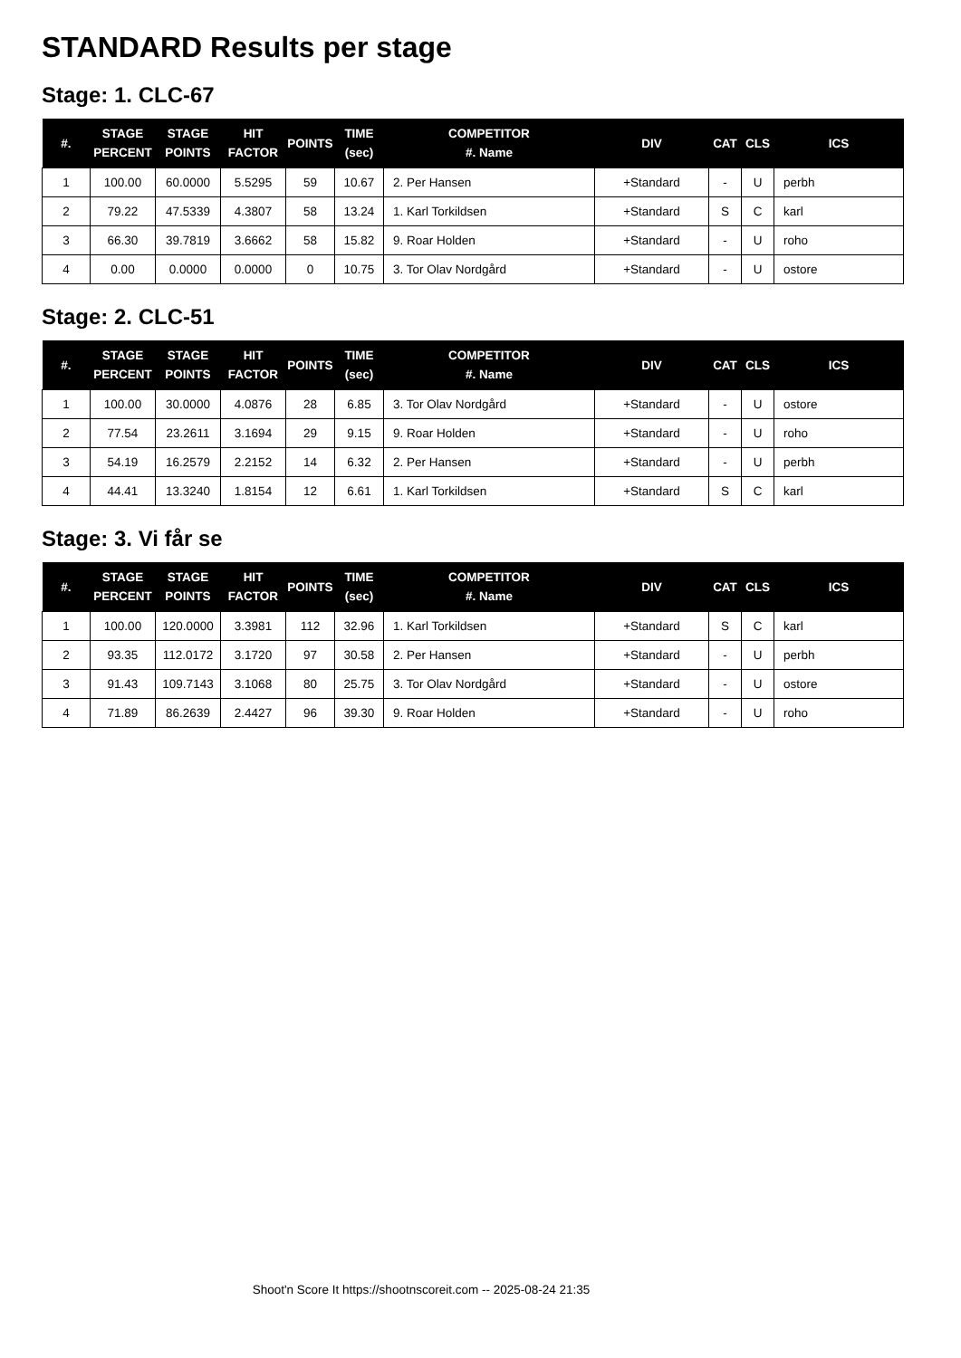STANDARD Results per stage
Stage: 1. CLC-67
| #. | STAGE PERCENT | STAGE POINTS | HIT FACTOR | POINTS | TIME (sec) | COMPETITOR #. Name | DIV | CAT | CLS | ICS |
| --- | --- | --- | --- | --- | --- | --- | --- | --- | --- | --- |
| 1 | 100.00 | 60.0000 | 5.5295 | 59 | 10.67 | 2. Per Hansen | +Standard | - | U | perbh |
| 2 | 79.22 | 47.5339 | 4.3807 | 58 | 13.24 | 1. Karl Torkildsen | +Standard | S | C | karl |
| 3 | 66.30 | 39.7819 | 3.6662 | 58 | 15.82 | 9. Roar Holden | +Standard | - | U | roho |
| 4 | 0.00 | 0.0000 | 0.0000 | 0 | 10.75 | 3. Tor Olav Nordgård | +Standard | - | U | ostore |
Stage: 2. CLC-51
| #. | STAGE PERCENT | STAGE POINTS | HIT FACTOR | POINTS | TIME (sec) | COMPETITOR #. Name | DIV | CAT | CLS | ICS |
| --- | --- | --- | --- | --- | --- | --- | --- | --- | --- | --- |
| 1 | 100.00 | 30.0000 | 4.0876 | 28 | 6.85 | 3. Tor Olav Nordgård | +Standard | - | U | ostore |
| 2 | 77.54 | 23.2611 | 3.1694 | 29 | 9.15 | 9. Roar Holden | +Standard | - | U | roho |
| 3 | 54.19 | 16.2579 | 2.2152 | 14 | 6.32 | 2. Per Hansen | +Standard | - | U | perbh |
| 4 | 44.41 | 13.3240 | 1.8154 | 12 | 6.61 | 1. Karl Torkildsen | +Standard | S | C | karl |
Stage: 3. Vi får se
| #. | STAGE PERCENT | STAGE POINTS | HIT FACTOR | POINTS | TIME (sec) | COMPETITOR #. Name | DIV | CAT | CLS | ICS |
| --- | --- | --- | --- | --- | --- | --- | --- | --- | --- | --- |
| 1 | 100.00 | 120.0000 | 3.3981 | 112 | 32.96 | 1. Karl Torkildsen | +Standard | S | C | karl |
| 2 | 93.35 | 112.0172 | 3.1720 | 97 | 30.58 | 2. Per Hansen | +Standard | - | U | perbh |
| 3 | 91.43 | 109.7143 | 3.1068 | 80 | 25.75 | 3. Tor Olav Nordgård | +Standard | - | U | ostore |
| 4 | 71.89 | 86.2639 | 2.4427 | 96 | 39.30 | 9. Roar Holden | +Standard | - | U | roho |
Shoot'n Score It https://shootnscoreit.com -- 2025-08-24 21:35